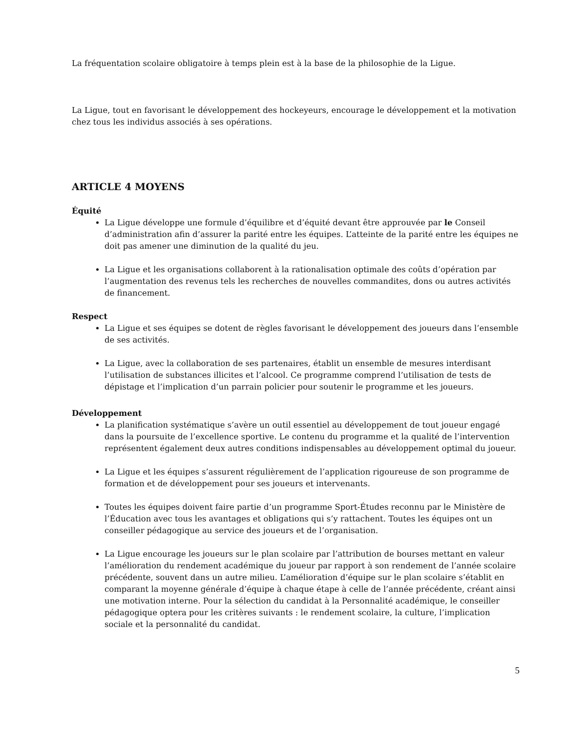La fréquentation scolaire obligatoire à temps plein est à la base de la philosophie de la Ligue.
La Ligue, tout en favorisant le développement des hockeyeurs, encourage le développement et la motivation chez tous les individus associés à ses opérations.
ARTICLE 4 MOYENS
Équité
La Ligue développe une formule d’équilibre et d’équité devant être approuvée par le Conseil d’administration afin d’assurer la parité entre les équipes. L’atteinte de la parité entre les équipes ne doit pas amener une diminution de la qualité du jeu.
La Ligue et les organisations collaborent à la rationalisation optimale des coûts d’opération par l’augmentation des revenus tels les recherches de nouvelles commandites, dons ou autres activités de financement.
Respect
La Ligue et ses équipes se dotent de règles favorisant le développement des joueurs dans l’ensemble de ses activités.
La Ligue, avec la collaboration de ses partenaires, établit un ensemble de mesures interdisant l’utilisation de substances illicites et l’alcool. Ce programme comprend l’utilisation de tests de dépistage et l’implication d’un parrain policier pour soutenir le programme et les joueurs.
Développement
La planification systématique s’avère un outil essentiel au développement de tout joueur engagé dans la poursuite de l’excellence sportive. Le contenu du programme et la qualité de l’intervention représentent également deux autres conditions indispensables au développement optimal du joueur.
La Ligue et les équipes s’assurent régulièrement de l’application rigoureuse de son programme de formation et de développement pour ses joueurs et intervenants.
Toutes les équipes doivent faire partie d’un programme Sport-Études reconnu par le Ministère de l’Éducation avec tous les avantages et obligations qui s’y rattachent. Toutes les équipes ont un conseiller pédagogique au service des joueurs et de l’organisation.
La Ligue encourage les joueurs sur le plan scolaire par l’attribution de bourses mettant en valeur l’amélioration du rendement académique du joueur par rapport à son rendement de l’année scolaire précédente, souvent dans un autre milieu. L’amélioration d’équipe sur le plan scolaire s’établit en comparant la moyenne générale d’équipe à chaque étape à celle de l’année précédente, créant ainsi une motivation interne. Pour la sélection du candidat à la Personnalité académique, le conseiller pédagogique optera pour les critères suivants : le rendement scolaire, la culture, l’implication sociale et la personnalité du candidat.
5